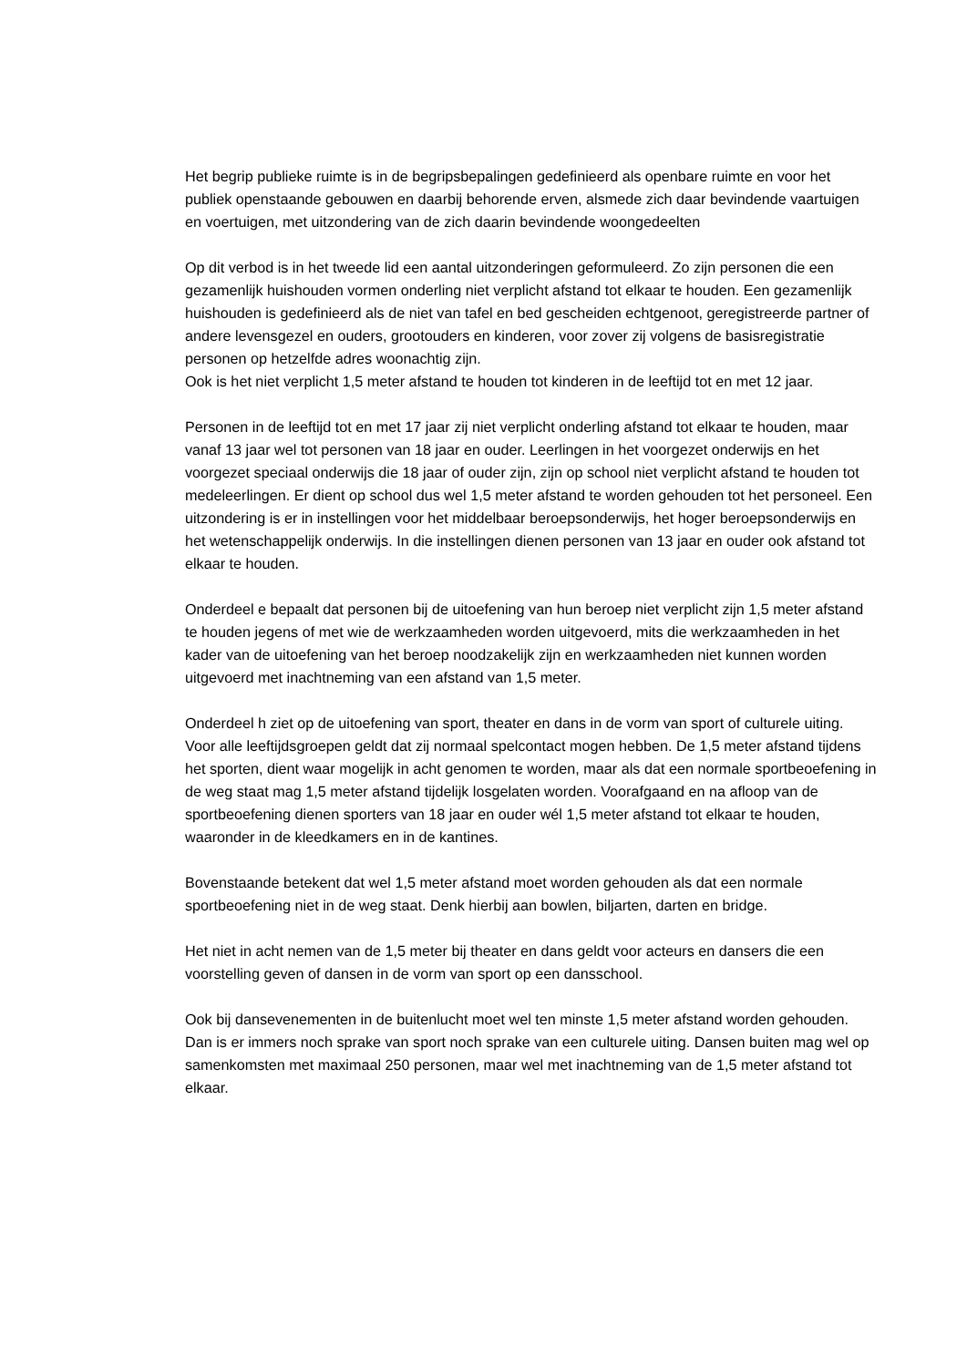Het begrip publieke ruimte is in de begripsbepalingen gedefinieerd als openbare ruimte en voor het publiek openstaande gebouwen en daarbij behorende erven, alsmede zich daar bevindende vaartuigen en voertuigen, met uitzondering van de zich daarin bevindende woongedeelten
Op dit verbod is in het tweede lid een aantal uitzonderingen geformuleerd. Zo zijn personen die een gezamenlijk huishouden vormen onderling niet verplicht afstand tot elkaar te houden. Een gezamenlijk huishouden is gedefinieerd als de niet van tafel en bed gescheiden echtgenoot, geregistreerde partner of andere levensgezel en ouders, grootouders en kinderen, voor zover zij volgens de basisregistratie personen op hetzelfde adres woonachtig zijn.
Ook is het niet verplicht 1,5 meter afstand te houden tot kinderen in de leeftijd tot en met 12 jaar.
Personen in de leeftijd tot en met 17 jaar zij niet verplicht onderling afstand tot elkaar te houden, maar vanaf 13 jaar wel tot personen van 18 jaar en ouder. Leerlingen in het voorgezet onderwijs en het voorgezet speciaal onderwijs die 18 jaar of ouder zijn, zijn op school niet verplicht afstand te houden tot medeleerlingen. Er dient op school dus wel 1,5 meter afstand te worden gehouden tot het personeel. Een uitzondering is er in instellingen voor het middelbaar beroepsonderwijs, het hoger beroepsonderwijs en het wetenschappelijk onderwijs. In die instellingen dienen personen van 13 jaar en ouder ook afstand tot elkaar te houden.
Onderdeel e bepaalt dat personen bij de uitoefening van hun beroep niet verplicht zijn 1,5 meter afstand te houden jegens of met wie de werkzaamheden worden uitgevoerd, mits die werkzaamheden in het kader van de uitoefening van het beroep noodzakelijk zijn en werkzaamheden niet kunnen worden uitgevoerd met inachtneming van een afstand van 1,5 meter.
Onderdeel h ziet op de uitoefening van sport, theater en dans in de vorm van sport of culturele uiting. Voor alle leeftijdsgroepen geldt dat zij normaal spelcontact mogen hebben. De 1,5 meter afstand tijdens het sporten, dient waar mogelijk in acht genomen te worden, maar als dat een normale sportbeoefening in de weg staat mag 1,5 meter afstand tijdelijk losgelaten worden. Voorafgaand en na afloop van de sportbeoefening dienen sporters van 18 jaar en ouder wél 1,5 meter afstand tot elkaar te houden, waaronder in de kleedkamers en in de kantines.
Bovenstaande betekent dat wel 1,5 meter afstand moet worden gehouden als dat een normale sportbeoefening niet in de weg staat. Denk hierbij aan bowlen, biljarten, darten en bridge.
Het niet in acht nemen van de 1,5 meter bij theater en dans geldt voor acteurs en dansers die een voorstelling geven of dansen in de vorm van sport op een dansschool.
Ook bij dansevenementen in de buitenlucht moet wel ten minste 1,5 meter afstand worden gehouden. Dan is er immers noch sprake van sport noch sprake van een culturele uiting. Dansen buiten mag wel op samenkomsten met maximaal 250 personen, maar wel met inachtneming van de 1,5 meter afstand tot elkaar.